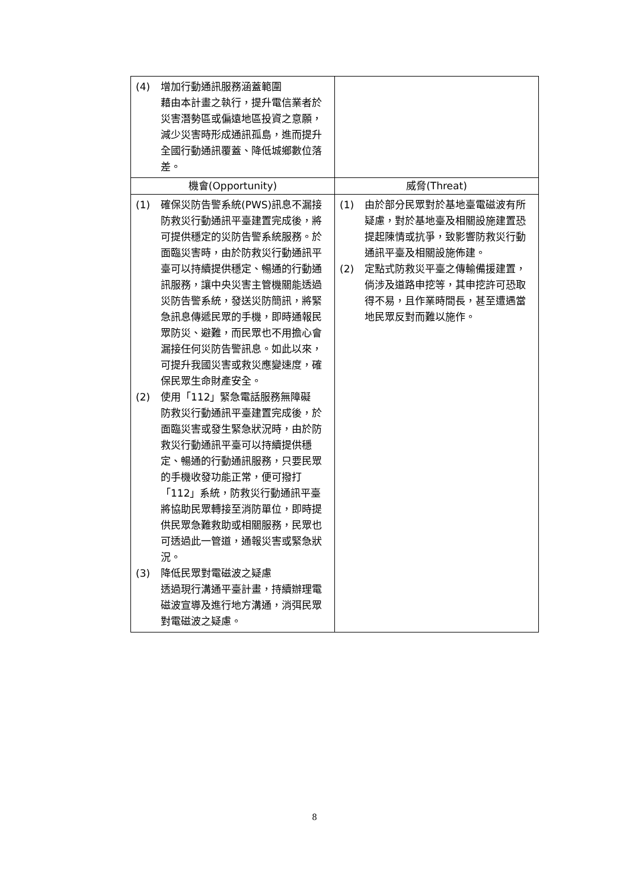| (4) 增加行動通訊服務涵蓋範圍 藉由本計畫之執行，提升電信業者於災害潛勢區或偏遠地區投資之意願，減少災害時形成通訊孤島，進而提升全國行動通訊覆蓋、降低城鄉數位落差。 | |
| 機會(Opportunity) | 威脅(Threat) |
| (1) 確保災防告警系統(PWS)訊息不漏接 防救災行動通訊平臺建置完成後，將可提供穩定的災防告警系統服務。於面臨災害時，由於防救災行動通訊平臺可以持續提供穩定、暢通的行動通訊服務，讓中央災害主管機關能透過災防告警系統，發送災防簡訊，將緊急訊息傳遞民眾的手機，即時通報民眾防災、避難，而民眾也不用擔心會漏接任何災防告警訊息。如此以來，可提升我國災害或救災應變速度，確保民眾生命財產安全。 (2) 使用「112」緊急電話服務無障礙 防救災行動通訊平臺建置完成後，於面臨災害或發生緊急狀況時，由於防救災行動通訊平臺可以持續提供穩定、暢通的行動通訊服務，只要民眾的手機收發功能正常，便可撥打「112」系統，防救災行動通訊平臺將協助民眾轉接至消防單位，即時提供民眾急難救助或相關服務，民眾也可透過此一管道，通報災害或緊急狀況。 (3) 降低民眾對電磁波之疑慮 透過現行溝通平臺計畫，持續辦理電磁波宣導及進行地方溝通，消弭民眾對電磁波之疑慮。 | (1) 由於部分民眾對於基地臺電磁波有所疑慮，對於基地臺及相關設施建置恐提起陳情或抗爭，致影響防救災行動通訊平臺及相關設施佈建。 (2) 定點式防救災平臺之傳輸備援建置，倘涉及道路申挖等，其申挖許可恐取得不易，且作業時間長，甚至遭遇當地民眾反對而難以施作。 |
8